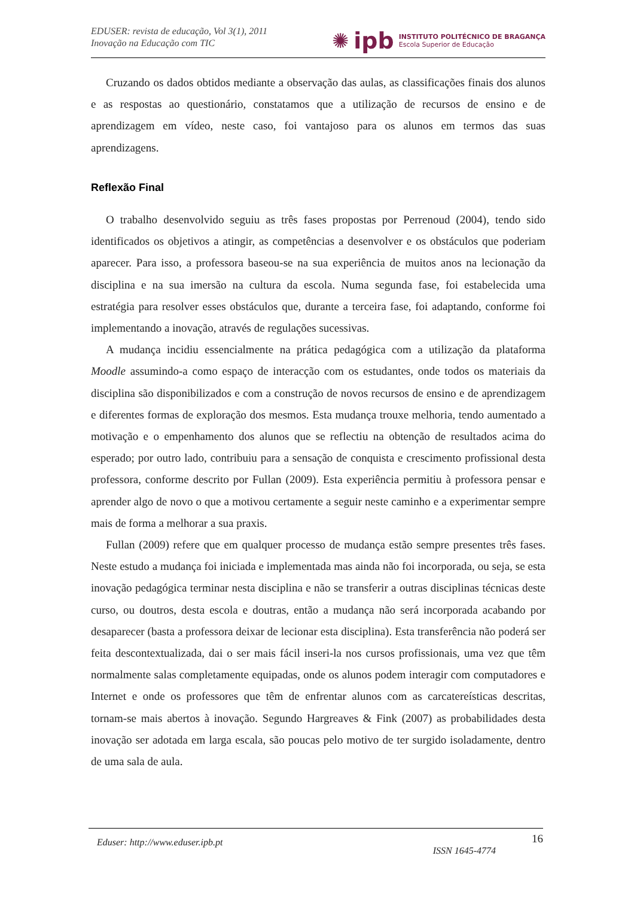EDUSER: revista de educação, Vol 3(1), 2011
Inovação na Educação com TIC
✺ ipb
INSTITUTO POLITÉCNICO DE BRAGANÇA
Escola Superior de Educação
Cruzando os dados obtidos mediante a observação das aulas, as classificações finais dos alunos e as respostas ao questionário, constatamos que a utilização de recursos de ensino e de aprendizagem em vídeo, neste caso, foi vantajoso para os alunos em termos das suas aprendizagens.
Reflexão Final
O trabalho desenvolvido seguiu as três fases propostas por Perrenoud (2004), tendo sido identificados os objetivos a atingir, as competências a desenvolver e os obstáculos que poderiam aparecer. Para isso, a professora baseou-se na sua experiência de muitos anos na lecionação da disciplina e na sua imersão na cultura da escola. Numa segunda fase, foi estabelecida uma estratégia para resolver esses obstáculos que, durante a terceira fase, foi adaptando, conforme foi implementando a inovação, através de regulações sucessivas.
A mudança incidiu essencialmente na prática pedagógica com a utilização da plataforma Moodle assumindo-a como espaço de interacção com os estudantes, onde todos os materiais da disciplina são disponibilizados e com a construção de novos recursos de ensino e de aprendizagem e diferentes formas de exploração dos mesmos. Esta mudança trouxe melhoria, tendo aumentado a motivação e o empenhamento dos alunos que se reflectiu na obtenção de resultados acima do esperado; por outro lado, contribuiu para a sensação de conquista e crescimento profissional desta professora, conforme descrito por Fullan (2009). Esta experiência permitiu à professora pensar e aprender algo de novo o que a motivou certamente a seguir neste caminho e a experimentar sempre mais de forma a melhorar a sua praxis.
Fullan (2009) refere que em qualquer processo de mudança estão sempre presentes três fases. Neste estudo a mudança foi iniciada e implementada mas ainda não foi incorporada, ou seja, se esta inovação pedagógica terminar nesta disciplina e não se transferir a outras disciplinas técnicas deste curso, ou doutros, desta escola e doutras, então a mudança não será incorporada acabando por desaparecer (basta a professora deixar de lecionar esta disciplina). Esta transferência não poderá ser feita descontextualizada, dai o ser mais fácil inseri-la nos cursos profissionais, uma vez que têm normalmente salas completamente equipadas, onde os alunos podem interagir com computadores e Internet e onde os professores que têm de enfrentar alunos com as carcatereísticas descritas, tornam-se mais abertos à inovação. Segundo Hargreaves & Fink (2007) as probabilidades desta inovação ser adotada em larga escala, são poucas pelo motivo de ter surgido isoladamente, dentro de uma sala de aula.
Eduser: http://www.eduser.ipb.pt ISSN 1645-4774 16